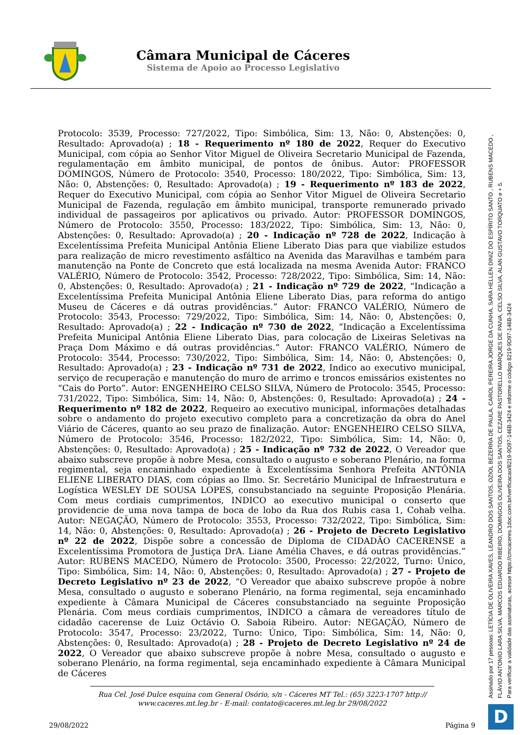Câmara Municipal de Cáceres
Sistema de Apoio ao Processo Legislativo
Protocolo: 3539, Processo: 727/2022, Tipo: Simbólica, Sim: 13, Não: 0, Abstenções: 0, Resultado: Aprovado(a) ; 18 - Requerimento nº 180 de 2022, Requer do Executivo Municipal, com cópia ao Senhor Vitor Miguel de Oliveira Secretario Municipal de Fazenda, regulamentação em âmbito municipal, de pontos de ônibus. Autor: PROFESSOR DOMINGOS, Número de Protocolo: 3540, Processo: 180/2022, Tipo: Simbólica, Sim: 13, Não: 0, Abstenções: 0, Resultado: Aprovado(a) ; 19 - Requerimento nº 183 de 2022, Requer do Executivo Municipal, com cópia ao Senhor Vitor Miguel de Oliveira Secretario Municipal de Fazenda, regulação em âmbito municipal, transporte remunerado privado individual de passageiros por aplicativos ou privado. Autor: PROFESSOR DOMINGOS, Número de Protocolo: 3550, Processo: 183/2022, Tipo: Simbólica, Sim: 13, Não: 0, Abstenções: 0, Resultado: Aprovado(a) ; 20 - Indicação nº 728 de 2022, Indicação à Excelentíssima Prefeita Municipal Antônia Eliene Liberato Dias para que viabilize estudos para realização de micro revestimento asfáltico na Avenida das Maravilhas e também para manutenção na Ponte de Concreto que está localizada na mesma Avenida Autor: FRANCO VALÉRIO, Número de Protocolo: 3542, Processo: 728/2022, Tipo: Simbólica, Sim: 14, Não: 0, Abstenções: 0, Resultado: Aprovado(a) ; 21 - Indicação nº 729 de 2022, “Indicação a Excelentíssima Prefeita Municipal Antônia Eliene Liberato Dias, para reforma do antigo Museu de Cáceres e dá outras providências.” Autor: FRANCO VALÉRIO, Número de Protocolo: 3543, Processo: 729/2022, Tipo: Simbólica, Sim: 14, Não: 0, Abstenções: 0, Resultado: Aprovado(a) ; 22 - Indicação nº 730 de 2022, “Indicação a Excelentíssima Prefeita Municipal Antônia Eliene Liberato Dias, para colocação de Lixeiras Seletivas na Praça Dom Máximo e dá outras providências.” Autor: FRANCO VALÉRIO, Número de Protocolo: 3544, Processo: 730/2022, Tipo: Simbólica, Sim: 14, Não: 0, Abstenções: 0, Resultado: Aprovado(a) ; 23 - Indicação nº 731 de 2022, Indico ao executivo municipal, serviço de recuperação e manutenção do muro de arrimo e troncos emissários existentes no “Cais do Porto”. Autor: ENGENHEIRO CELSO SILVA, Número de Protocolo: 3545, Processo: 731/2022, Tipo: Simbólica, Sim: 14, Não: 0, Abstenções: 0, Resultado: Aprovado(a) ; 24 - Requerimento nº 182 de 2022, Requeiro ao executivo municipal, informações detalhadas sobre o andamento do projeto executivo completo para a concretização da obra do Anel Viário de Cáceres, quanto ao seu prazo de finalização. Autor: ENGENHEIRO CELSO SILVA, Número de Protocolo: 3546, Processo: 182/2022, Tipo: Simbólica, Sim: 14, Não: 0, Abstenções: 0, Resultado: Aprovado(a) ; 25 - Indicação nº 732 de 2022, O Vereador que abaixo subscreve propõe à nobre Mesa, consultado o augusto e soberano Plenário, na forma regimental, seja encaminhado expediente à Excelentíssima Senhora Prefeita ANTÔNIA ELIENE LIBERATO DIAS, com cópias ao Ilmo. Sr. Secretário Municipal de Infraestrutura e Logística WESLEY DE SOUSA LOPES, consubstanciado na seguinte Proposição Plenária. Com meus cordiais cumprimentos, INDICO ao executivo municipal o conserto que providencie de uma nova tampa de boca de lobo da Rua dos Rubis casa 1, Cohab velha. Autor: NEGAÇÃO, Número de Protocolo: 3553, Processo: 732/2022, Tipo: Simbólica, Sim: 14, Não: 0, Abstenções: 0, Resultado: Aprovado(a) ; 26 - Projeto de Decreto Legislativo nº 22 de 2022, Dispõe sobre a concessão de Diploma de CIDADÃO CACERENSE a Excelentíssima Promotora de Justiça DrA. Liane Amélia Chaves, e dá outras providências.” Autor: RUBENS MACEDO, Número de Protocolo: 3500, Processo: 22/2022, Turno: Único, Tipo: Simbólica, Sim: 14, Não: 0, Abstenções: 0, Resultado: Aprovado(a) ; 27 - Projeto de Decreto Legislativo nº 23 de 2022, “O Vereador que abaixo subscreve propõe à nobre Mesa, consultado o augusto e soberano Plenário, na forma regimental, seja encaminhado expediente à Câmara Municipal de Cáceres consubstanciado na seguinte Proposição Plenária. Com meus cordiais cumprimentos, INDICO a câmara de vereadores título de cidadão cacerense de Luiz Octávio O. Saboia Ribeiro. Autor: NEGAÇÃO, Número de Protocolo: 3547, Processo: 23/2022, Turno: Único, Tipo: Simbólica, Sim: 14, Não: 0, Abstenções: 0, Resultado: Aprovado(a) ; 28 - Projeto de Decreto Legislativo nº 24 de 2022, O Vereador que abaixo subscreve propõe à nobre Mesa, consultado o augusto e soberano Plenário, na forma regimental, seja encaminhado expediente à Câmara Municipal de Cáceres
Rua Cel. José Dulce esquina com General Osório, s/n - Cáceres MT Tel.: (65) 3223-1707 http:// www.caceres.mt.leg.br - E-mail: contato@caceres.mt.leg.br 29/08/2022
29/08/2022 Página 9
Assinado por 17 pessoas: LETÍCIA DE OLIVEIRA XAVES, LEANDRO DOS SANTOS, OZIOL BEZERRA DE PAULA, CAROL PEREIRA JORGE DA CUNHA, SARA HELLEN DINIZ DO ESPÍRITO SANTO , RUBENS MACEDO ,
FLÁVIO ANTONIO LARA SILVA, MARCOS EDUARDO RIBEIRO, DOMINGOS OLIVEIRA DOS SANTOS, CEZARE PASTORELLO MARQUES DE PAIVA, CELSO SILVA, ALAN GUSTAVO TORQUATO e + 5.
Para verificar a validade das assinaturas, acesse https://cmcaceres.1doc.com.br/verificacao/8219-9D97-146B-3424 e informe o código 8219-9D97-146B-3424
D